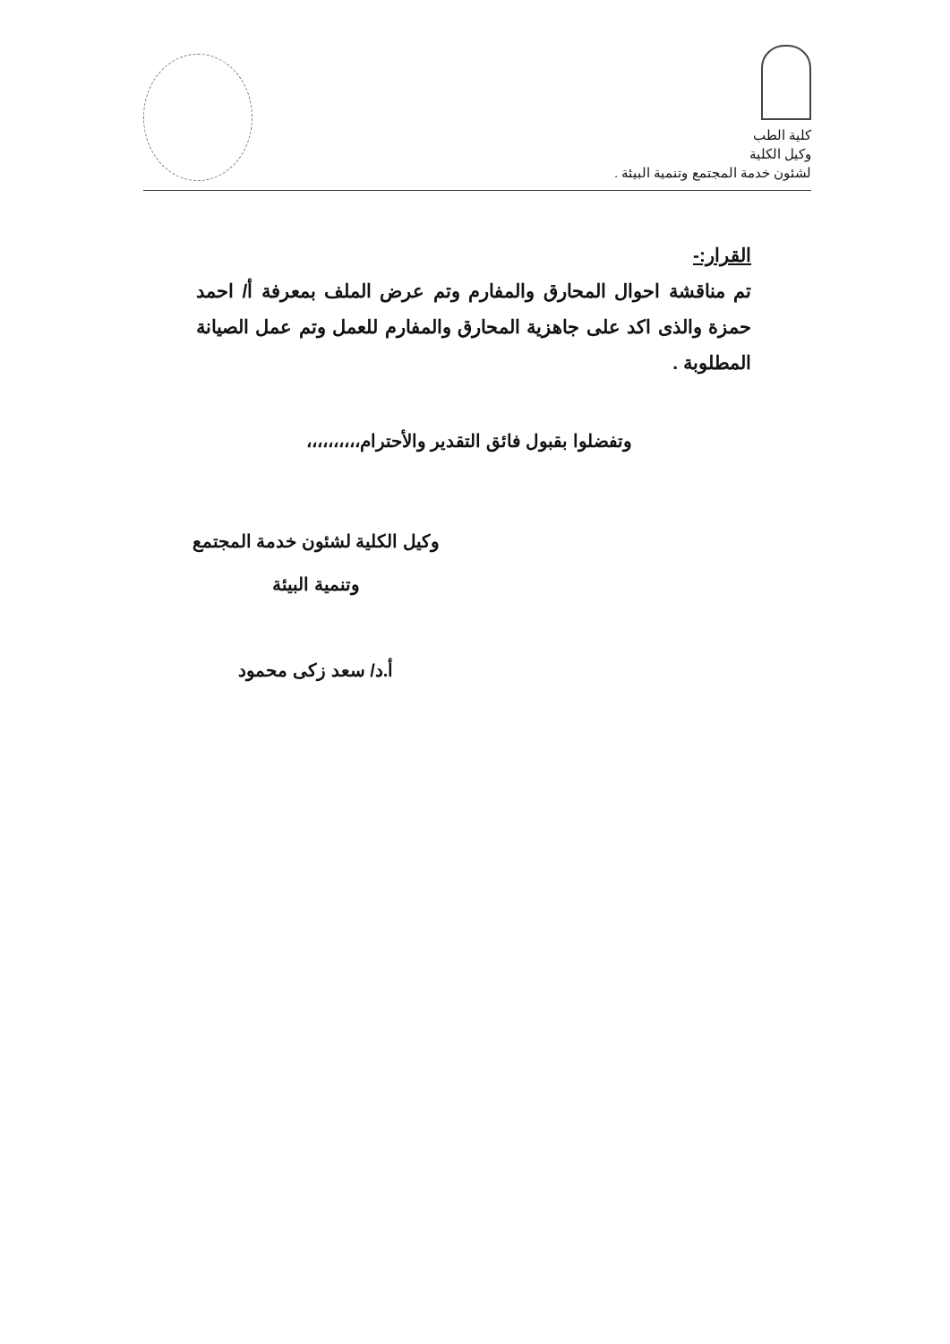كلية الطب
وكيل الكلية
لشئون خدمة المجتمع وتنمية البيئة .
القرار:-
تم مناقشة احوال المحارق والمفارم وتم عرض الملف بمعرفة أ/ احمد حمزة والذى اكد على جاهزية المحارق والمفارم للعمل وتم عمل الصيانة المطلوبة .
وتفضلوا بقبول فائق التقدير والأحترام،،،،،،،،،،
وكيل الكلية لشئون خدمة المجتمع
وتنمية البيئة
أ.د/ سعد زكى محمود